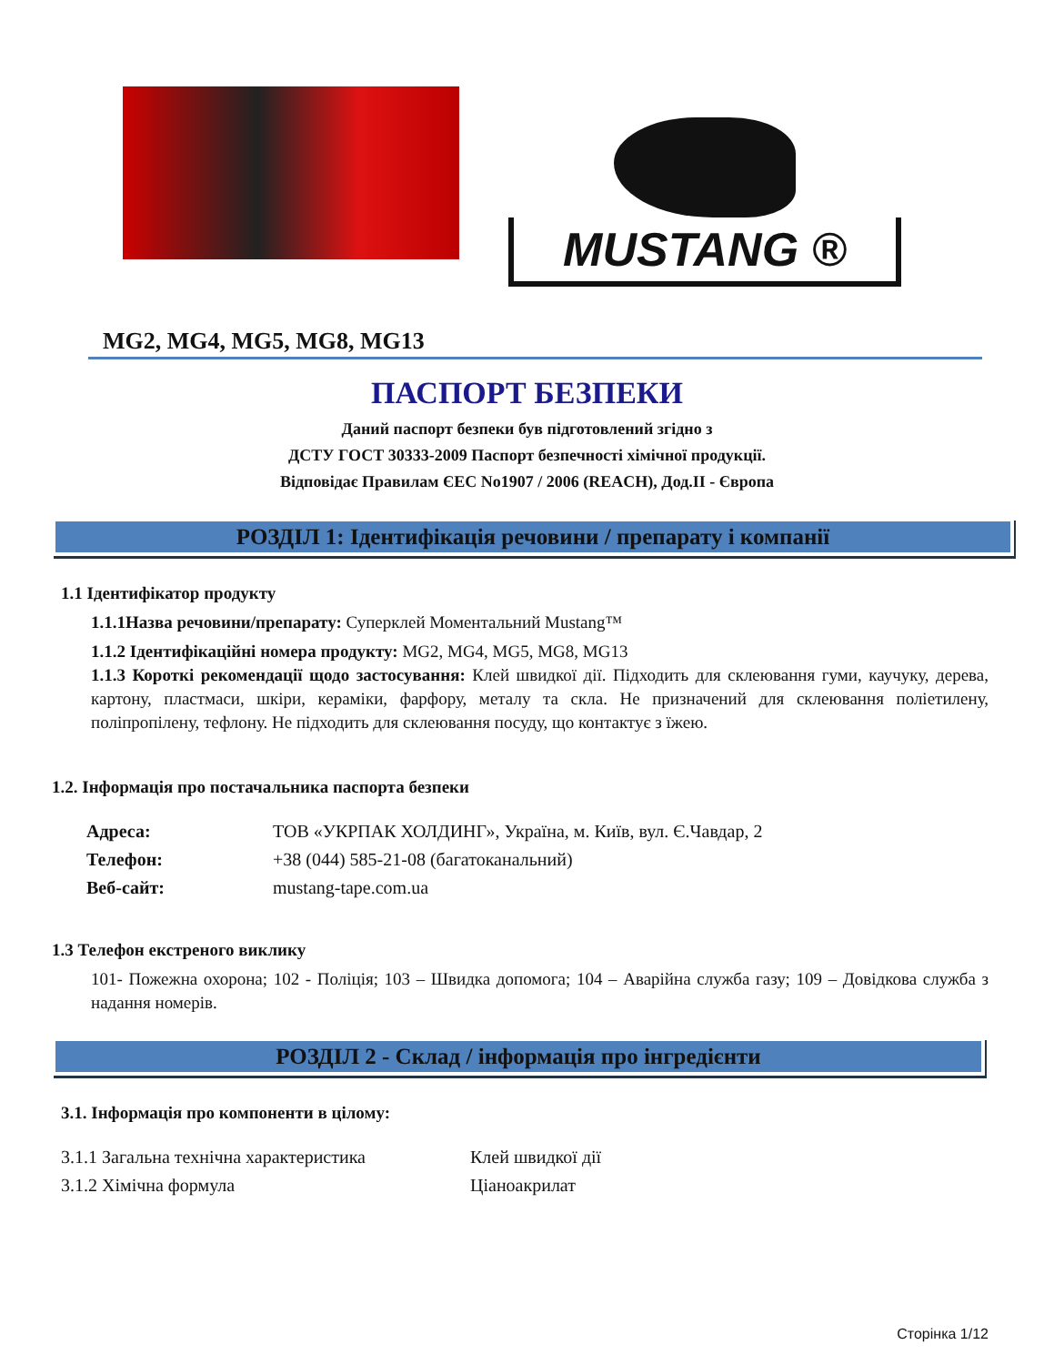MUSTANG ®
MG2, MG4, MG5, MG8, MG13
ПАСПОРТ БЕЗПЕКИ
Даний паспорт безпеки був підготовлений згідно з
ДСТУ ГОСТ 30333-2009 Паспорт безпечності хімічної продукції.
Відповідає Правилам ЄЕС No1907 / 2006 (REACH), Дод.II - Європа
РОЗДІЛ 1: Ідентифікація речовини / препарату і компанії
1.1 Ідентифікатор продукту
1.1.1Назва речовини/препарату: Суперклей Моментальний Mustang™
1.1.2 Ідентифікаційні номера продукту: MG2, MG4, MG5, MG8, MG13
1.1.3 Короткі рекомендації щодо застосування: Клей швидкої дії. Підходить для склеювання гуми, каучуку, дерева, картону, пластмаси, шкіри, кераміки, фарфору, металу та скла. Не призначений для склеювання поліетилену, поліпропілену, тефлону. Не підходить для склеювання посуду, що контактує з їжею.
1.2. Інформація про постачальника паспорта безпеки
| Адреса: | ТОВ «УКРПАК ХОЛДИНГ», Україна, м. Київ, вул. Є.Чавдар, 2 |
| Телефон: | +38 (044) 585-21-08 (багатоканальний) |
| Веб-сайт: | mustang-tape.com.ua |
1.3 Телефон екстреного виклику
101- Пожежна охорона; 102 - Поліція; 103 – Швидка допомога; 104 – Аварійна служба газу; 109 – Довідкова служба з надання номерів.
РОЗДІЛ 2 - Склад / інформація про інгредієнти
3.1. Інформація про компоненти в цілому:
| 3.1.1 Загальна технічна характеристика | Клей швидкої дії |
| 3.1.2 Хімічна формула | Ціаноакрилат |
Сторінка 1/12